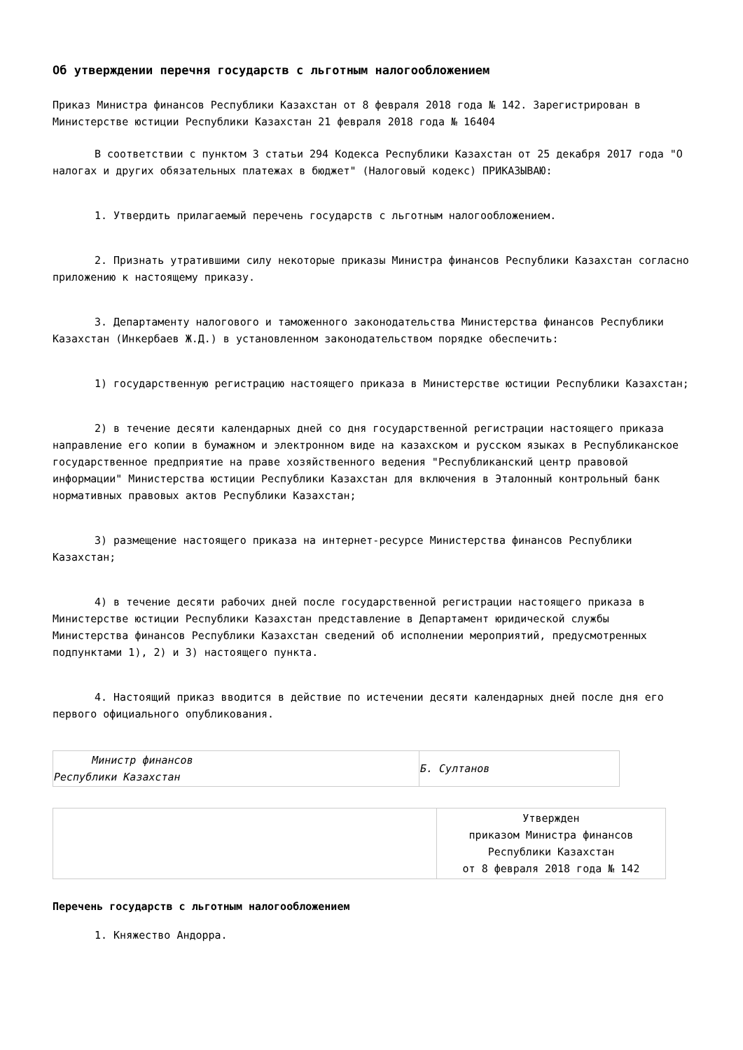Об утверждении перечня государств с льготным налогообложением
Приказ Министра финансов Республики Казахстан от 8 февраля 2018 года № 142. Зарегистрирован в Министерстве юстиции Республики Казахстан 21 февраля 2018 года № 16404
В соответствии с пунктом 3 статьи 294 Кодекса Республики Казахстан от 25 декабря 2017 года "О налогах и других обязательных платежах в бюджет" (Налоговый кодекс) ПРИКАЗЫВАЮ:
1. Утвердить прилагаемый перечень государств с льготным налогообложением.
2. Признать утратившими силу некоторые приказы Министра финансов Республики Казахстан согласно приложению к настоящему приказу.
3. Департаменту налогового и таможенного законодательства Министерства финансов Республики Казахстан (Инкербаев Ж.Д.) в установленном законодательством порядке обеспечить:
1) государственную регистрацию настоящего приказа в Министерстве юстиции Республики Казахстан;
2) в течение десяти календарных дней со дня государственной регистрации настоящего приказа направление его копии в бумажном и электронном виде на казахском и русском языках в Республиканское государственное предприятие на праве хозяйственного ведения "Республиканский центр правовой информации" Министерства юстиции Республики Казахстан для включения в Эталонный контрольный банк нормативных правовых актов Республики Казахстан;
3) размещение настоящего приказа на интернет-ресурсе Министерства финансов Республики Казахстан;
4) в течение десяти рабочих дней после государственной регистрации настоящего приказа в Министерстве юстиции Республики Казахстан представление в Департамент юридической службы Министерства финансов Республики Казахстан сведений об исполнении мероприятий, предусмотренных подпунктами 1), 2) и 3) настоящего пункта.
4. Настоящий приказ вводится в действие по истечении десяти календарных дней после дня его первого официального опубликования.
| Министр финансов Республики Казахстан | Б. Султанов |
| | Утвержден приказом Министра финансов Республики Казахстан от 8 февраля 2018 года № 142 |
Перечень государств с льготным налогообложением
1. Княжество Андорра.